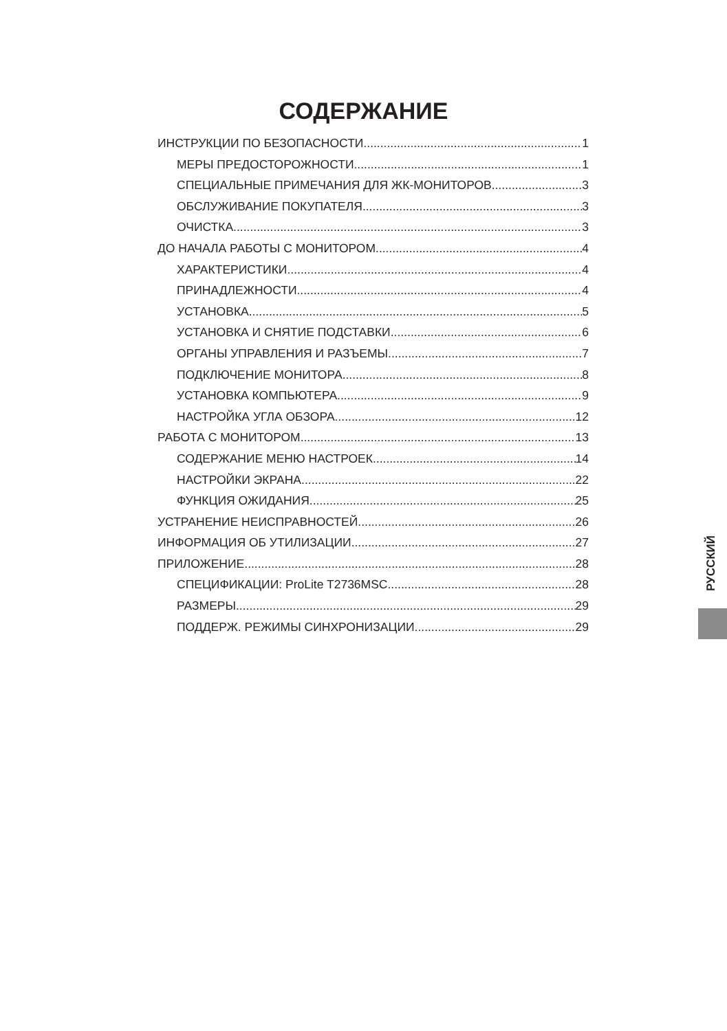СОДЕРЖАНИЕ
ИНСТРУКЦИИ ПО БЕЗОПАСНОСТИ 1
МЕРЫ ПРЕДОСТОРОЖНОСТИ 1
СПЕЦИАЛЬНЫЕ ПРИМЕЧАНИЯ ДЛЯ ЖК-МОНИТОРОВ 3
ОБСЛУЖИВАНИЕ ПОКУПАТЕЛЯ 3
ОЧИСТКА 3
ДО НАЧАЛА РАБОТЫ С МОНИТОРОМ 4
ХАРАКТЕРИСТИКИ 4
ПРИНАДЛЕЖНОСТИ 4
УСТАНОВКА 5
УСТАНОВКА И СНЯТИЕ ПОДСТАВКИ 6
ОРГАНЫ УПРАВЛЕНИЯ И РАЗЪЕМЫ 7
ПОДКЛЮЧЕНИЕ МОНИТОРА 8
УСТАНОВКА КОМПЬЮТЕРА 9
НАСТРОЙКА УГЛА ОБЗОРА 12
РАБОТА С МОНИТОРОМ 13
СОДЕРЖАНИЕ МЕНЮ НАСТРОЕК 14
НАСТРОЙКИ ЭКРАНА 22
ФУНКЦИЯ ОЖИДАНИЯ 25
УСТРАНЕНИЕ НЕИСПРАВНОСТЕЙ 26
ИНФОРМАЦИЯ ОБ УТИЛИЗАЦИИ 27
ПРИЛОЖЕНИЕ 28
СПЕЦИФИКАЦИИ: ProLite T2736MSC 28
РАЗМЕРЫ 29
ПОДДЕРЖ. РЕЖИМЫ СИНХРОНИЗАЦИИ 29
РУССКИЙ